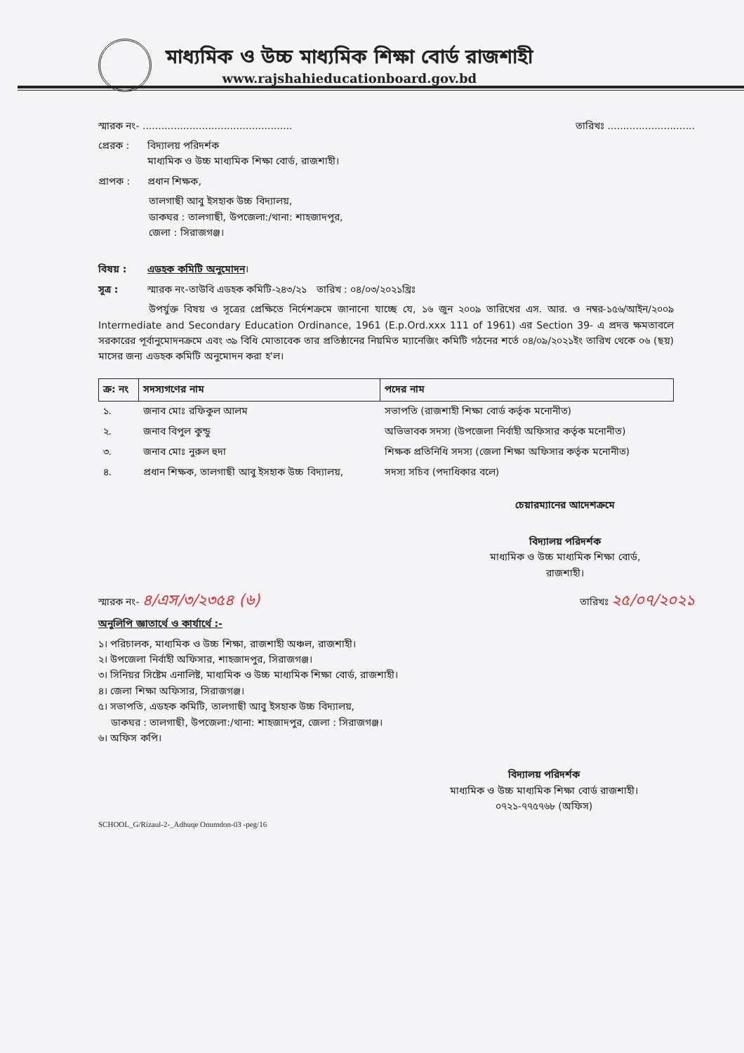মাধ্যমিক ও উচ্চ মাধ্যমিক শিক্ষা বোর্ড রাজশাহী
www.rajshahieducationboard.gov.bd
স্মারক নং- ................................................ তারিখঃ ............................
প্রেরক : বিদ্যালয় পরিদর্শক
মাধ্যমিক ও উচ্চ মাধ্যমিক শিক্ষা বোর্ড, রাজশাহী।
প্রাপক : প্রধান শিক্ষক,
তালগাছী আবু ইসহাক উচ্চ বিদ্যালয়,
ডাকঘর : তালগাছী, উপজেলা:/থানা: শাহজাদপুর,
জেলা : সিরাজগঞ্জ।
বিষয় : এডহক কমিটি অনুমোদন।
সূত্র : স্মারক নং-তাউবি এডহক কমিটি-২৪৩/২১ তারিখ : ০৪/০৩/২০২১খ্রিঃ
উপর্যুক্ত বিষয় ও সূত্রের প্রেক্ষিতে নির্দেশক্রমে জানানো যাচ্ছে যে, ১৬ জুন ২০০৯ তারিখের এস. আর. ও নম্বর-১৫৬/আইন/২০০৯ Intermediate and Secondary Education Ordinance, 1961 (E.p.Ord.xxx 111 of 1961) এর Section 39- এ প্রদত্ত ক্ষমতাবলে সরকারের পূর্বানুমোদনক্রমে এবং ৩৯ বিধি মোতাবেক তার প্রতিষ্ঠানের নিয়মিত ম্যানেজিং কমিটি গঠনের শর্তে ০৪/০৯/২০২১ইং তারিখ থেকে ০৬ (ছয়) মাসের জন্য এডহক কমিটি অনুমোদন করা হ'ল।
| ক্র: নং | সদস্যগণের নাম | পদের নাম |
| --- | --- | --- |
| ১. | জনাব মোঃ রফিকুল আলম | সভাপতি (রাজশাহী শিক্ষা বোর্ড কর্তৃক মনোনীত) |
| ২. | জনাব বিপুল কুন্ডু | অভিভাবক সদস্য (উপজেলা নির্বাহী অফিসার কর্তৃক মনোনীত) |
| ৩. | জনাব মোঃ নুরুল হুদা | শিক্ষক প্রতিনিধি সদস্য (জেলা শিক্ষা অফিসার কর্তৃক মনোনীত) |
| ৪. | প্রধান শিক্ষক, তালগাছী আবু ইসহাক উচ্চ বিদ্যালয়, | সদস্য সচিব (পদাধিকার বলে) |
চেয়ারম্যানের আদেশক্রমে
বিদ্যালয় পরিদর্শক
মাধ্যমিক ও উচ্চ মাধ্যমিক শিক্ষা বোর্ড,
রাজশাহী।
স্মারক নং- ৪/এস/৩/২৩৫৪ (৬) তারিখঃ ২৫/০৭/২০২১
অনুলিপি জ্ঞাতার্থে ও কার্যার্থে :-
১। পরিচালক, মাধ্যমিক ও উচ্চ শিক্ষা, রাজশাহী অঞ্চল, রাজশাহী।
২। উপজেলা নির্বাহী অফিসার, শাহজাদপুর, সিরাজগঞ্জ।
৩। সিনিয়র সিষ্টেম এনালিষ্ট, মাধ্যমিক ও উচ্চ মাধ্যমিক শিক্ষা বোর্ড, রাজশাহী।
৪। জেলা শিক্ষা অফিসার, সিরাজগঞ্জ।
৫। সভাপতি, এডহক কমিটি, তালগাছী আবু ইসহাক উচ্চ বিদ্যালয়,
ডাকঘর : তালগাছী, উপজেলা:/থানা: শাহজাদপুর, জেলা : সিরাজগঞ্জ।
৬। অফিস কপি।
বিদ্যালয় পরিদর্শক
মাধ্যমিক ও উচ্চ মাধ্যমিক শিক্ষা বোর্ড রাজশাহী।
০৭২১-৭৭৫৭৬৮ (অফিস)
SCHOOL_G/Rizaul-2-_Adhuqe Onumdon-03 -peg/16